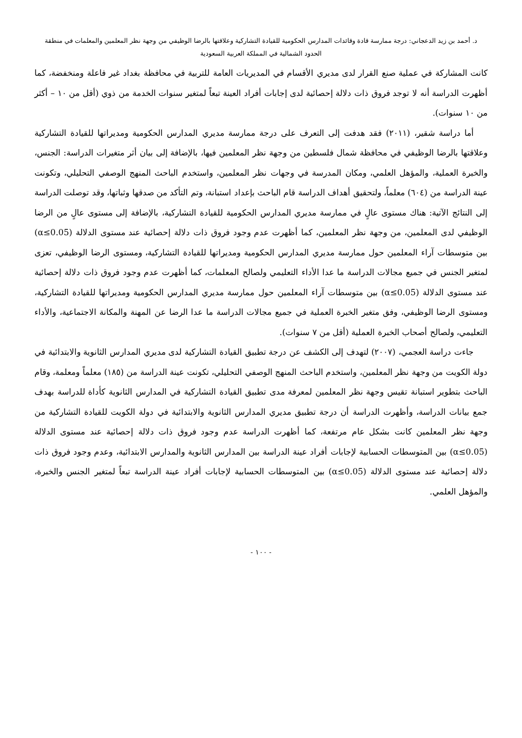د. أحمد بن زيد الدعجاني: درجة ممارسة قادة وقائدات المدارس الحكومية للقيادة التشاركية وعلاقتها بالرضا الوظيفي من وجهة نظر المعلمين والمعلمات في منطقة
الحدود الشمالية في المملكة العربية السعودية
كانت المشاركة في عملية صنع القرار لدى مديري الأقسام في المديريات العامة للتربية في محافظة بغداد غير فاعلة ومنخفضة، كما أظهرت الدراسة أنه لا توجد فروق ذات دلالة إحصائية لدى إجابات أفراد العينة تبعاً لمتغير سنوات الخدمة من ذوي (أقل من ١٠ – أكثر من ١٠ سنوات).
أما دراسة شقير، (٢٠١١) فقد هدفت إلى التعرف على درجة ممارسة مديري المدارس الحكومية ومديراتها للقيادة التشاركية وعلاقتها بالرضا الوظيفي في محافظة شمال فلسطين من وجهة نظر المعلمين فيها، بالإضافة إلى بيان أثر متغيرات الدراسة: الجنس، والخبرة العملية، والمؤهل العلمي، ومكان المدرسة في وجهات نظر المعلمين، واستخدم الباحث المنهج الوصفي التحليلي، وتكونت عينة الدراسة من (٦٠٤) معلماً، ولتحقيق أهداف الدراسة قام الباحث بإعداد استبانة، وتم التأكد من صدقها وثباتها، وقد توصلت الدراسة إلى النتائج الآتية: هناك مستوى عالٍ في ممارسة مديري المدارس الحكومية للقيادة التشاركية، بالإضافة إلى مستوى عالٍ من الرضا الوظيفي لدى المعلمين، من وجهة نظر المعلمين، كما أظهرت عدم وجود فروق ذات دلالة إحصائية عند مستوى الدلالة (α≤0.05) بين متوسطات آراء المعلمين حول ممارسة مديري المدارس الحكومية ومديراتها للقيادة التشاركية، ومستوى الرضا الوظيفي، تعزى لمتغير الجنس في جميع مجالات الدراسة ما عدا الأداء التعليمي ولصالح المعلمات، كما أظهرت عدم وجود فروق ذات دلالة إحصائية عند مستوى الدلالة (α≤0.05) بين متوسطات آراء المعلمين حول ممارسة مديري المدارس الحكومية ومديراتها للقيادة التشاركية، ومستوى الرضا الوظيفي، وفق متغير الخبرة العملية في جميع مجالات الدراسة ما عدا الرضا عن المهنة والمكانة الاجتماعية، والأداء التعليمي، ولصالح أصحاب الخبرة العملية (أقل من ٧ سنوات).
جاءت دراسة العجمي، (٢٠٠٧) لتهدف إلى الكشف عن درجة تطبيق القيادة التشاركية لدى مديري المدارس الثانوية والابتدائية في دولة الكويت من وجهة نظر المعلمين، واستخدم الباحث المنهج الوصفي التحليلي، تكونت عينة الدراسة من (١٨٥) معلماً ومعلمة، وقام الباحث بتطوير استبانة تقيس وجهة نظر المعلمين لمعرفة مدى تطبيق القيادة التشاركية في المدارس الثانوية كأداة للدراسة بهدف جمع بيانات الدراسة، وأظهرت الدراسة أن درجة تطبيق مديري المدارس الثانوية والابتدائية في دولة الكويت للقيادة التشاركية من وجهة نظر المعلمين كانت بشكل عام مرتفعة، كما أظهرت الدراسة عدم وجود فروق ذات دلالة إحصائية عند مستوى الدلالة (α≤0.05) بين المتوسطات الحسابية لإجابات أفراد عينة الدراسة بين المدارس الثانوية والمدارس الابتدائية، وعدم وجود فروق ذات دلالة إحصائية عند مستوى الدلالة (α≤0.05) بين المتوسطات الحسابية لإجابات أفراد عينة الدراسة تبعاً لمتغير الجنس والخبرة، والمؤهل العلمي.
- ١٠٠ -